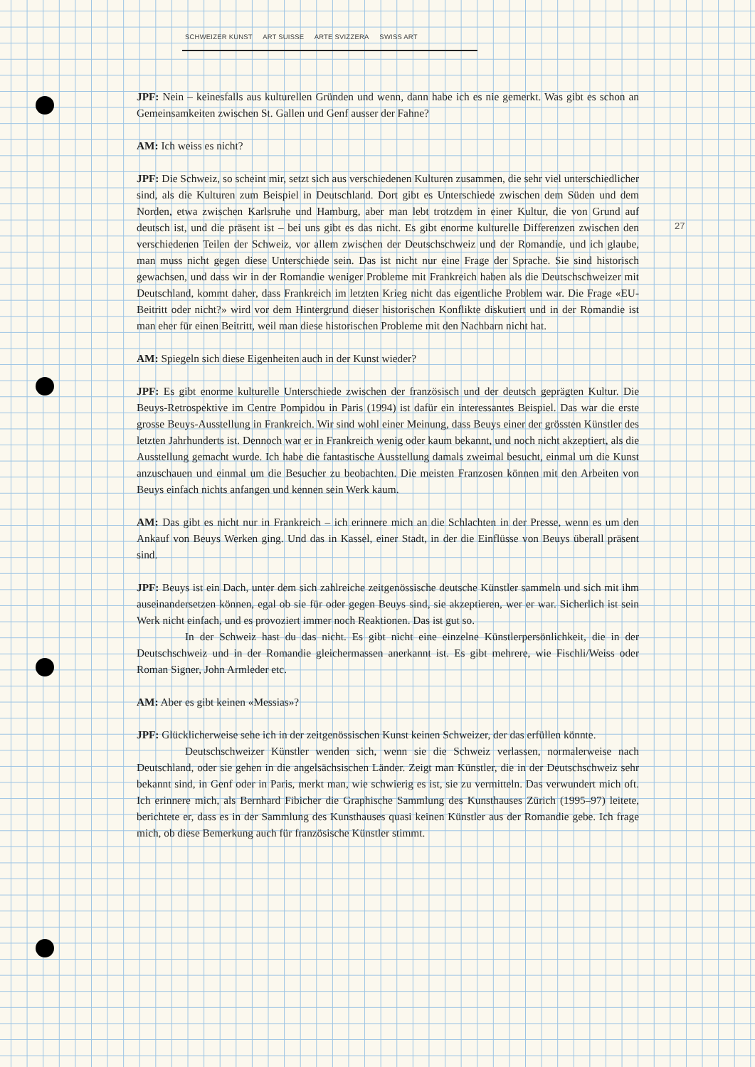SCHWEIZER KUNST ART SUISSE ARTE SVIZZERA SWISS ART
27
JPF: Nein – keinesfalls aus kulturellen Gründen und wenn, dann habe ich es nie gemerkt. Was gibt es schon an Gemeinsamkeiten zwischen St. Gallen und Genf ausser der Fahne?
AM: Ich weiss es nicht?
JPF: Die Schweiz, so scheint mir, setzt sich aus verschiedenen Kulturen zusammen, die sehr viel unterschiedlicher sind, als die Kulturen zum Beispiel in Deutschland. Dort gibt es Unterschiede zwischen dem Süden und dem Norden, etwa zwischen Karlsruhe und Hamburg, aber man lebt trotzdem in einer Kultur, die von Grund auf deutsch ist, und die präsent ist – bei uns gibt es das nicht. Es gibt enorme kulturelle Differenzen zwischen den verschiedenen Teilen der Schweiz, vor allem zwischen der Deutschschweiz und der Romandie, und ich glaube, man muss nicht gegen diese Unterschiede sein. Das ist nicht nur eine Frage der Sprache. Sie sind historisch gewachsen, und dass wir in der Romandie weniger Probleme mit Frankreich haben als die Deutschschweizer mit Deutschland, kommt daher, dass Frankreich im letzten Krieg nicht das eigentliche Problem war. Die Frage «EU-Beitritt oder nicht?» wird vor dem Hintergrund dieser historischen Konflikte diskutiert und in der Romandie ist man eher für einen Beitritt, weil man diese historischen Probleme mit den Nachbarn nicht hat.
AM: Spiegeln sich diese Eigenheiten auch in der Kunst wieder?
JPF: Es gibt enorme kulturelle Unterschiede zwischen der französisch und der deutsch geprägten Kultur. Die Beuys-Retrospektive im Centre Pompidou in Paris (1994) ist dafür ein interessantes Beispiel. Das war die erste grosse Beuys-Ausstellung in Frankreich. Wir sind wohl einer Meinung, dass Beuys einer der grössten Künstler des letzten Jahrhunderts ist. Dennoch war er in Frankreich wenig oder kaum bekannt, und noch nicht akzeptiert, als die Ausstellung gemacht wurde. Ich habe die fantastische Ausstellung damals zweimal besucht, einmal um die Kunst anzuschauen und einmal um die Besucher zu beobachten. Die meisten Franzosen können mit den Arbeiten von Beuys einfach nichts anfangen und kennen sein Werk kaum.
AM: Das gibt es nicht nur in Frankreich – ich erinnere mich an die Schlachten in der Presse, wenn es um den Ankauf von Beuys Werken ging. Und das in Kassel, einer Stadt, in der die Einflüsse von Beuys überall präsent sind.
JPF: Beuys ist ein Dach, unter dem sich zahlreiche zeitgenössische deutsche Künstler sammeln und sich mit ihm auseinandersetzen können, egal ob sie für oder gegen Beuys sind, sie akzeptieren, wer er war. Sicherlich ist sein Werk nicht einfach, und es provoziert immer noch Reaktionen. Das ist gut so.
In der Schweiz hast du das nicht. Es gibt nicht eine einzelne Künstlerpersönlichkeit, die in der Deutschschweiz und in der Romandie gleichermassen anerkannt ist. Es gibt mehrere, wie Fischli/Weiss oder Roman Signer, John Armleder etc.
AM: Aber es gibt keinen «Messias»?
JPF: Glücklicherweise sehe ich in der zeitgenössischen Kunst keinen Schweizer, der das erfüllen könnte.
Deutschschweizer Künstler wenden sich, wenn sie die Schweiz verlassen, normalerweise nach Deutschland, oder sie gehen in die angelsächsischen Länder. Zeigt man Künstler, die in der Deutschschweiz sehr bekannt sind, in Genf oder in Paris, merkt man, wie schwierig es ist, sie zu vermitteln. Das verwundert mich oft. Ich erinnere mich, als Bernhard Fibicher die Graphische Sammlung des Kunsthauses Zürich (1995–97) leitete, berichtete er, dass es in der Sammlung des Kunsthauses quasi keinen Künstler aus der Romandie gebe. Ich frage mich, ob diese Bemerkung auch für französische Künstler stimmt.